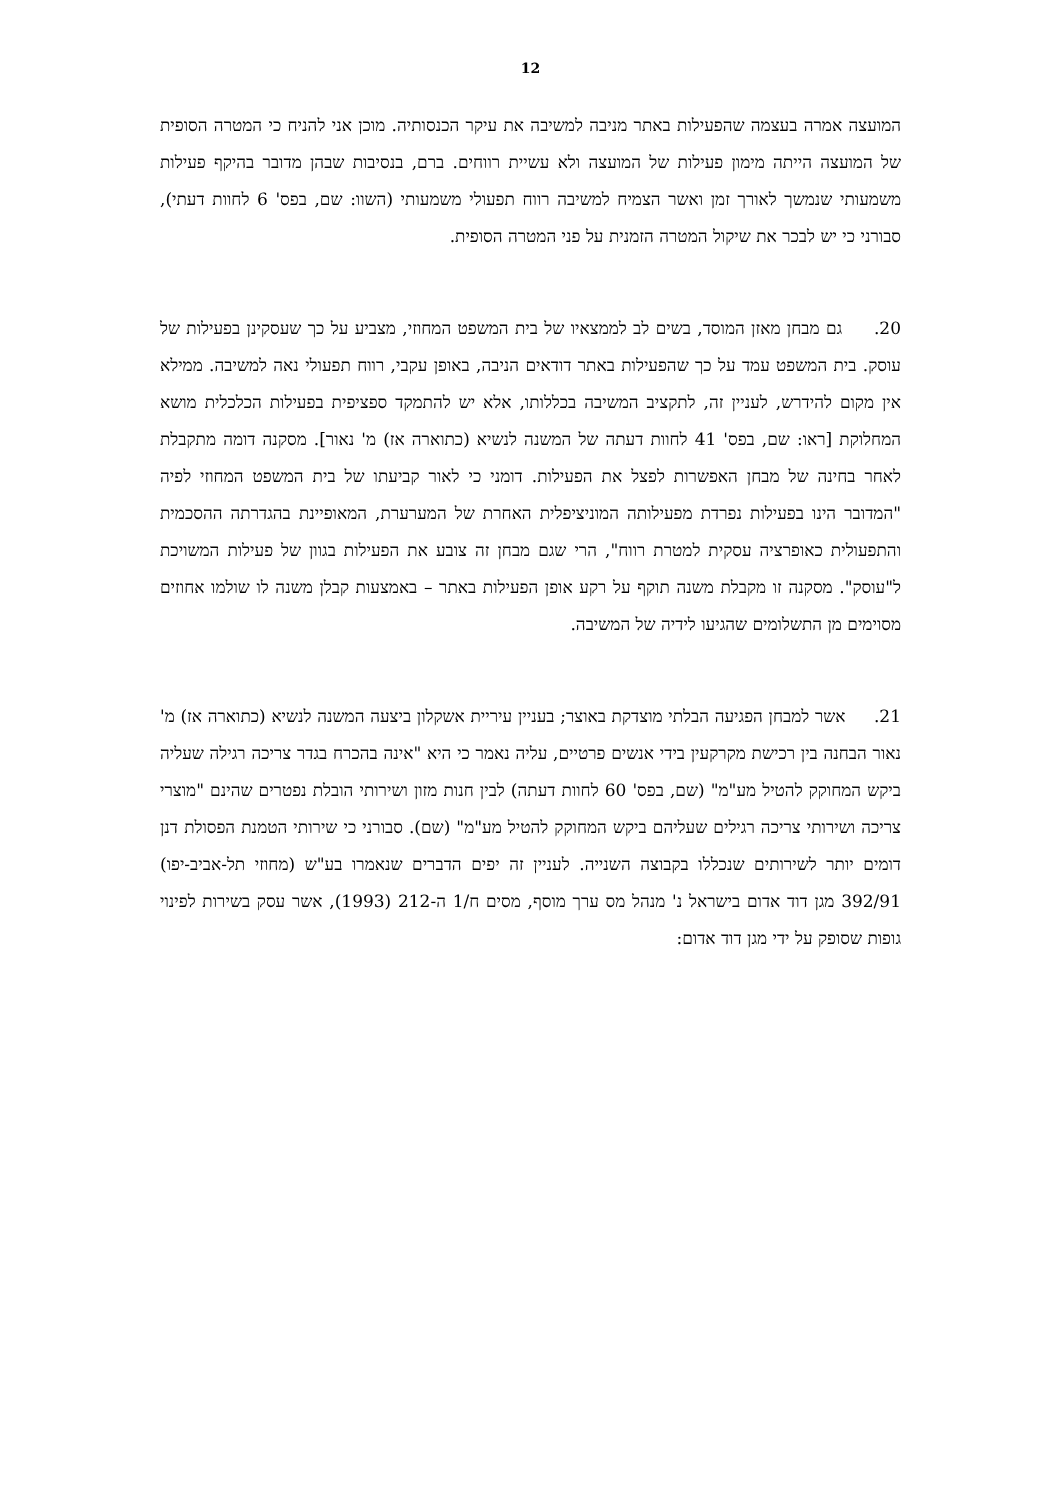12
המועצה אמרה בעצמה שהפעילות באתר מניבה למשיבה את עיקר הכנסותיה. מוכן אני להניח כי המטרה הסופית של המועצה הייתה מימון פעילות של המועצה ולא עשיית רווחים. ברם, בנסיבות שבהן מדובר בהיקף פעילות משמעותי שנמשך לאורך זמן ואשר הצמיח למשיבה רווח תפעולי משמעותי (השוו: שם, בפס' 6 לחוות דעתי), סבורני כי יש לבכר את שיקול המטרה הזמנית על פני המטרה הסופית.
20. גם מבחן מאזן המוסד, בשים לב לממצאיו של בית המשפט המחוזי, מצביע על כך שעסקינן בפעילות של עוסק. בית המשפט עמד על כך שהפעילות באתר דודאים הניבה, באופן עקבי, רווח תפעולי נאה למשיבה. ממילא אין מקום להידרש, לעניין זה, לתקציב המשיבה בכללותו, אלא יש להתמקד ספציפית בפעילות הכלכלית מושא המחלוקת [ראו: שם, בפס' 41 לחוות דעתה של המשנה לנשיא (כתוארה אז) מ' נאור]. מסקנה דומה מתקבלת לאחר בחינה של מבחן האפשרות לפצל את הפעילות. דומני כי לאור קביעתו של בית המשפט המחוזי לפיה "המדובר הינו בפעילות נפרדת מפעילותה המוניציפלית האחרת של המערערת, המאופיינת בהגדרתה ההסכמית והתפעולית כאופרציה עסקית למטרת רווח", הרי שגם מבחן זה צובע את הפעילות בגוון של פעילות המשויכת ל"עוסק". מסקנה זו מקבלת משנה תוקף על רקע אופן הפעילות באתר – באמצעות קבלן משנה לו שולמו אחוזים מסוימים מן התשלומים שהגיעו לידיה של המשיבה.
21. אשר למבחן הפגיעה הבלתי מוצדקת באוצר; בעניין עיריית אשקלון ביצעה המשנה לנשיא (כתוארה אז) מ' נאור הבחנה בין רכישת מקרקעין בידי אנשים פרטיים, עליה נאמר כי היא "אינה בהכרח בגדר צריכה רגילה שעליה ביקש המחוקק להטיל מע"מ" (שם, בפס' 60 לחוות דעתה) לבין חנות מזון ושירותי הובלת נפטרים שהינם "מוצרי צריכה ושירותי צריכה רגילים שעליהם ביקש המחוקק להטיל מע"מ" (שם). סבורני כי שירותי הטמנת הפסולת דנן דומים יותר לשירותים שנכללו בקבוצה השנייה. לעניין זה יפים הדברים שנאמרו בע"ש (מחוזי תל-אביב-יפו) 392/91 מגן דוד אדום בישראל נ' מנהל מס ערך מוסף, מסים ח/1 ה-212 (1993), אשר עסק בשירות לפינוי גופות שסופק על ידי מגן דוד אדום: